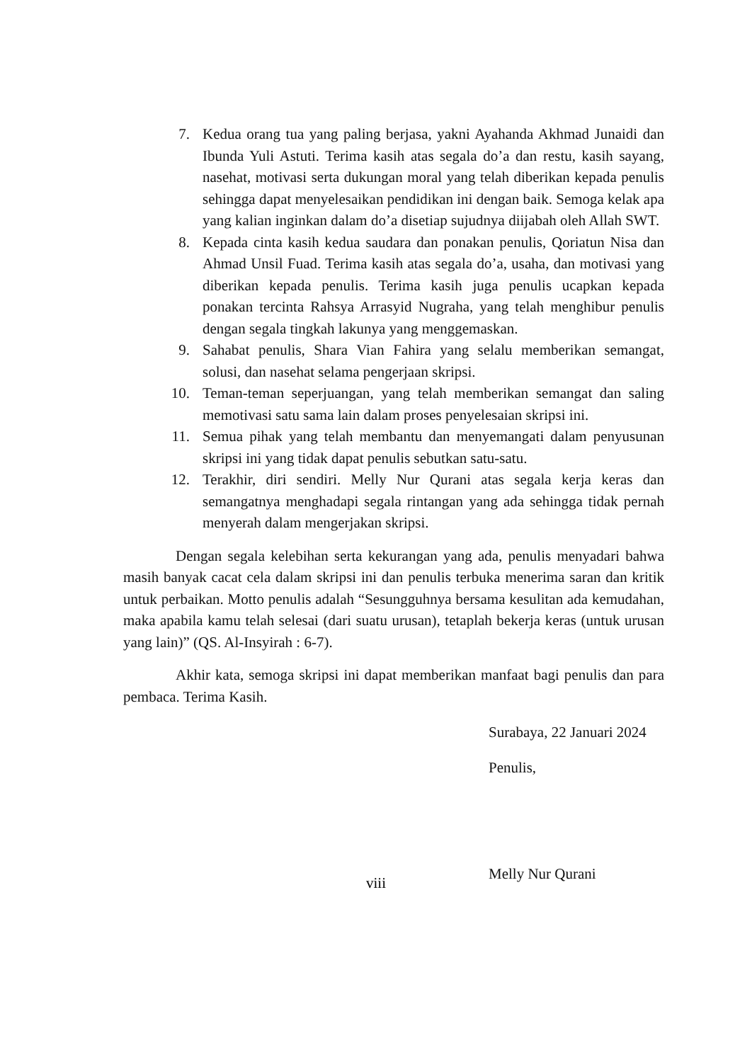7. Kedua orang tua yang paling berjasa, yakni Ayahanda Akhmad Junaidi dan Ibunda Yuli Astuti. Terima kasih atas segala do’a dan restu, kasih sayang, nasehat, motivasi serta dukungan moral yang telah diberikan kepada penulis sehingga dapat menyelesaikan pendidikan ini dengan baik. Semoga kelak apa yang kalian inginkan dalam do’a disetiap sujudnya diijabah oleh Allah SWT.
8. Kepada cinta kasih kedua saudara dan ponakan penulis, Qoriatun Nisa dan Ahmad Unsil Fuad. Terima kasih atas segala do’a, usaha, dan motivasi yang diberikan kepada penulis. Terima kasih juga penulis ucapkan kepada ponakan tercinta Rahsya Arrasyid Nugraha, yang telah menghibur penulis dengan segala tingkah lakunya yang menggemaskan.
9. Sahabat penulis, Shara Vian Fahira yang selalu memberikan semangat, solusi, dan nasehat selama pengerjaan skripsi.
10. Teman-teman seperjuangan, yang telah memberikan semangat dan saling memotivasi satu sama lain dalam proses penyelesaian skripsi ini.
11. Semua pihak yang telah membantu dan menyemangati dalam penyusunan skripsi ini yang tidak dapat penulis sebutkan satu-satu.
12. Terakhir, diri sendiri. Melly Nur Qurani atas segala kerja keras dan semangatnya menghadapi segala rintangan yang ada sehingga tidak pernah menyerah dalam mengerjakan skripsi.
Dengan segala kelebihan serta kekurangan yang ada, penulis menyadari bahwa masih banyak cacat cela dalam skripsi ini dan penulis terbuka menerima saran dan kritik untuk perbaikan. Motto penulis adalah “Sesungguhnya bersama kesulitan ada kemudahan, maka apabila kamu telah selesai (dari suatu urusan), tetaplah bekerja keras (untuk urusan yang lain)” (QS. Al-Insyirah : 6-7).
Akhir kata, semoga skripsi ini dapat memberikan manfaat bagi penulis dan para pembaca. Terima Kasih.
Surabaya, 22 Januari 2024
Penulis,
Melly Nur Qurani
viii